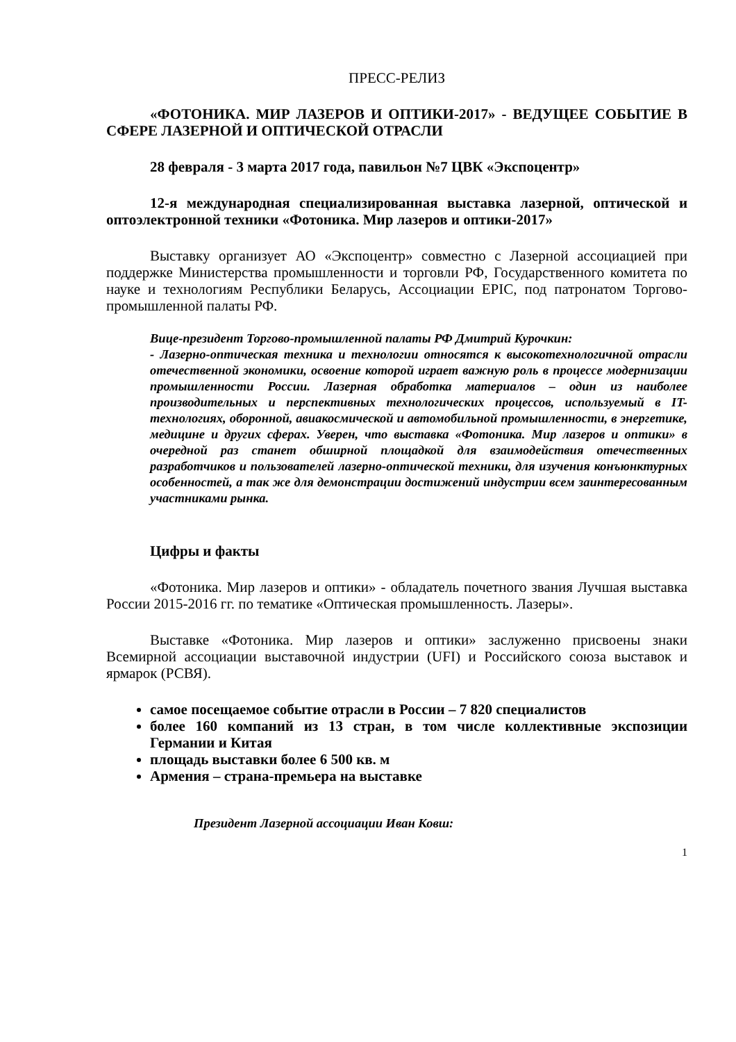ПРЕСС-РЕЛИЗ
«ФОТОНИКА. МИР ЛАЗЕРОВ И ОПТИКИ-2017» - ВЕДУЩЕЕ СОБЫТИЕ В СФЕРЕ ЛАЗЕРНОЙ И ОПТИЧЕСКОЙ ОТРАСЛИ
28 февраля - 3 марта 2017 года, павильон №7 ЦВК «Экспоцентр»
12-я международная специализированная выставка лазерной, оптической и оптоэлектронной техники «Фотоника. Мир лазеров и оптики-2017»
Выставку организует АО «Экспоцентр» совместно с Лазерной ассоциацией при поддержке Министерства промышленности и торговли РФ, Государственного комитета по науке и технологиям Республики Беларусь, Ассоциации EPIC, под патронатом Торгово-промышленной палаты РФ.
Вице-президент Торгово-промышленной палаты РФ Дмитрий Курочкин:
- Лазерно-оптическая техника и технологии относятся к высокотехнологичной отрасли отечественной экономики, освоение которой играет важную роль в процессе модернизации промышленности России. Лазерная обработка материалов – один из наиболее производительных и перспективных технологических процессов, используемый в IT-технологиях, оборонной, авиакосмической и автомобильной промышленности, в энергетике, медицине и других сферах. Уверен, что выставка «Фотоника. Мир лазеров и оптики» в очередной раз станет обширной площадкой для взаимодействия отечественных разработчиков и пользователей лазерно-оптической техники, для изучения конъюнктурных особенностей, а так же для демонстрации достижений индустрии всем заинтересованным участниками рынка.
Цифры и факты
«Фотоника. Мир лазеров и оптики» - обладатель почетного звания Лучшая выставка России 2015-2016 гг. по тематике «Оптическая промышленность. Лазеры».
Выставке «Фотоника. Мир лазеров и оптики» заслуженно присвоены знаки Всемирной ассоциации выставочной индустрии (UFI) и Российского союза выставок и ярмарок (РСВЯ).
самое посещаемое событие отрасли в России – 7 820 специалистов
более 160 компаний из 13 стран, в том числе коллективные экспозиции Германии и Китая
площадь выставки более 6 500 кв. м
Армения – страна-премьера на выставке
Президент Лазерной ассоциации Иван Ковш:
1